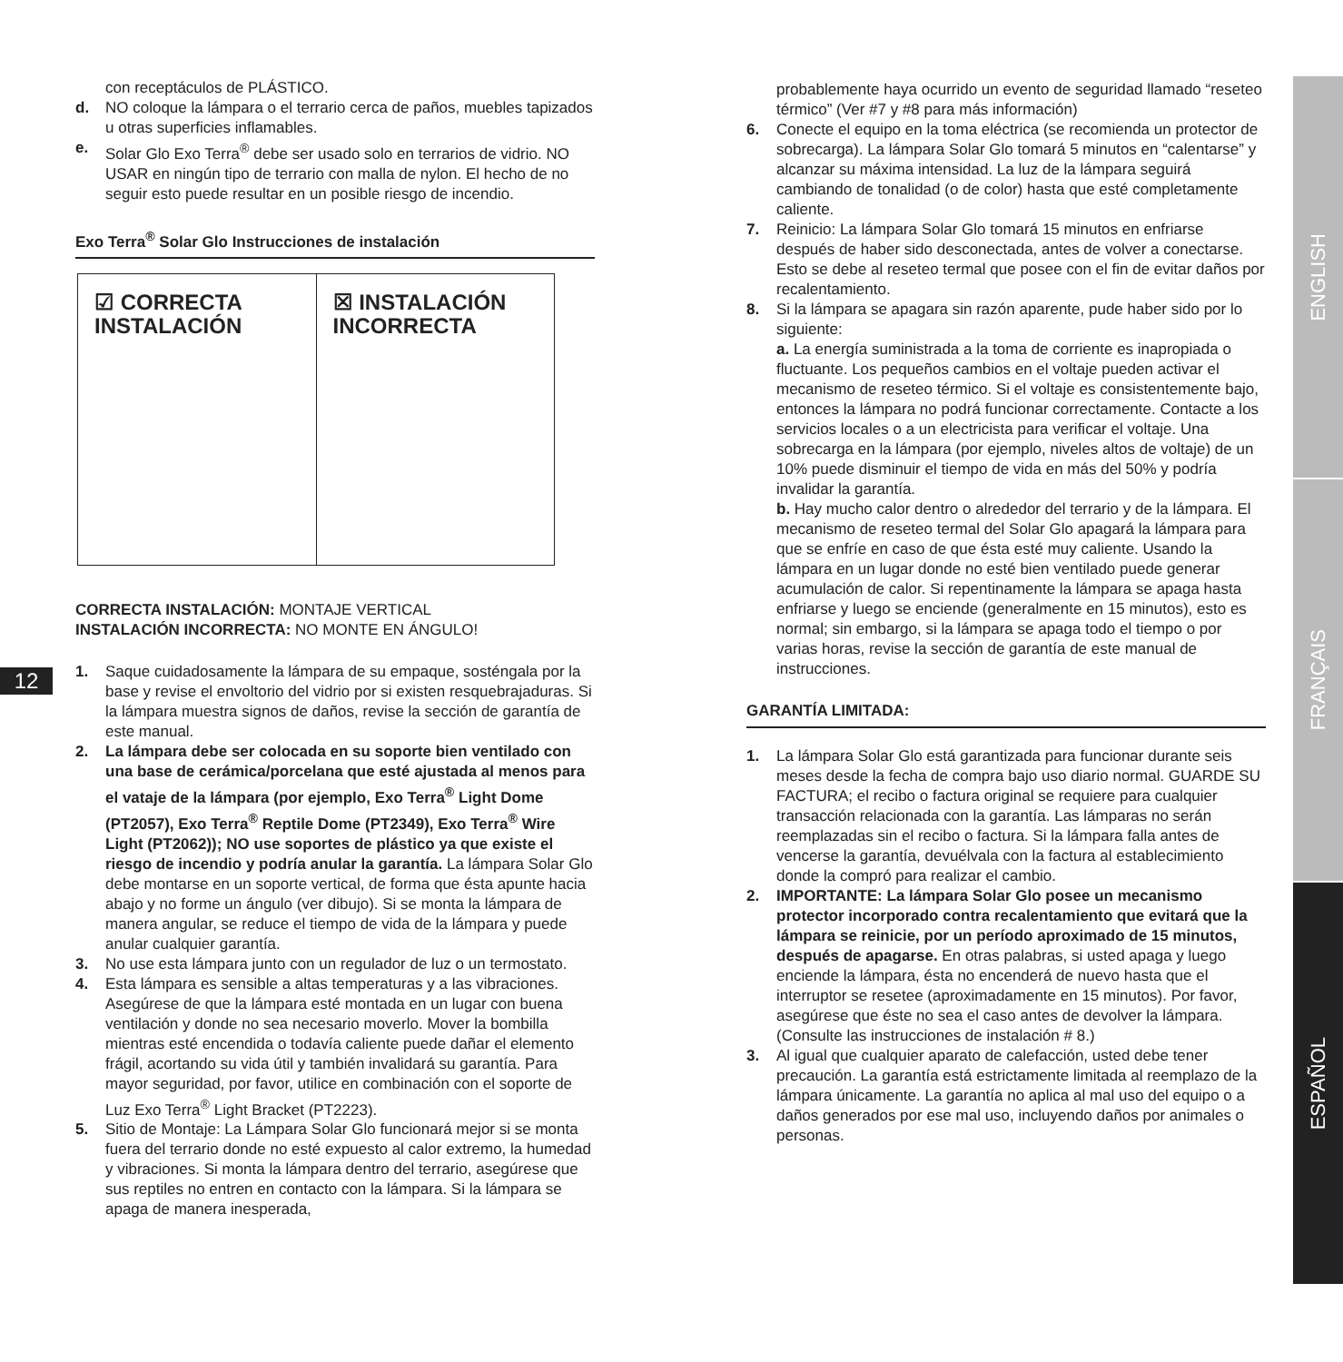12
ENGLISH
FRANÇAIS
ESPAÑOL
con receptáculos de PLÁSTICO.
d. NO coloque la lámpara o el terrario cerca de paños, muebles tapizados u otras superficies inflamables.
e. Solar Glo Exo Terra<sup>®</sup> debe ser usado solo en terrarios de vidrio. NO USAR en ningún tipo de terrario con malla de nylon. El hecho de no seguir esto puede resultar en un posible riesgo de incendio.
Exo Terra<sup>®</sup> Solar Glo Instrucciones de instalación
☑ CORRECTA
INSTALACIÓN
☒ INSTALACIÓN
INCORRECTA
CORRECTA INSTALACIÓN: MONTAJE VERTICAL
INSTALACIÓN INCORRECTA: NO MONTE EN ÁNGULO!
1. Saque cuidadosamente la lámpara de su empaque, sosténgala por la base y revise el envoltorio del vidrio por si existen resquebrajaduras. Si la lámpara muestra signos de daños, revise la sección de garantía de este manual.
2. La lámpara debe ser colocada en su soporte bien ventilado con una base de cerámica/porcelana que esté ajustada al menos para el vataje de la lámpara (por ejemplo, Exo Terra<sup>®</sup> Light Dome (PT2057), Exo Terra<sup>®</sup> Reptile Dome (PT2349), Exo Terra<sup>®</sup> Wire Light (PT2062)); NO use soportes de plástico ya que existe el riesgo de incendio y podría anular la garantía. La lámpara Solar Glo debe montarse en un soporte vertical, de forma que ésta apunte hacia abajo y no forme un ángulo (ver dibujo). Si se monta la lámpara de manera angular, se reduce el tiempo de vida de la lámpara y puede anular cualquier garantía.
3. No use esta lámpara junto con un regulador de luz o un termostato.
4. Esta lámpara es sensible a altas temperaturas y a las vibraciones. Asegúrese de que la lámpara esté montada en un lugar con buena ventilación y donde no sea necesario moverlo. Mover la bombilla mientras esté encendida o todavía caliente puede dañar el elemento frágil, acortando su vida útil y también invalidará su garantía. Para mayor seguridad, por favor, utilice en combinación con el soporte de Luz Exo Terra<sup>®</sup> Light Bracket (PT2223).
5. Sitio de Montaje: La Lámpara Solar Glo funcionará mejor si se monta fuera del terrario donde no esté expuesto al calor extremo, la humedad y vibraciones. Si monta la lámpara dentro del terrario, asegúrese que sus reptiles no entren en contacto con la lámpara. Si la lámpara se apaga de manera inesperada,
probablemente haya ocurrido un evento de seguridad llamado “reseteo térmico” (Ver #7 y #8 para más información)
6. Conecte el equipo en la toma eléctrica (se recomienda un protector de sobrecarga). La lámpara Solar Glo tomará 5 minutos en “calentarse” y alcanzar su máxima intensidad. La luz de la lámpara seguirá cambiando de tonalidad (o de color) hasta que esté completamente caliente.
7. Reinicio: La lámpara Solar Glo tomará 15 minutos en enfriarse después de haber sido desconectada, antes de volver a conectarse. Esto se debe al reseteo termal que posee con el fin de evitar daños por recalentamiento.
8. Si la lámpara se apagara sin razón aparente, pude haber sido por lo siguiente:
a. La energía suministrada a la toma de corriente es inapropiada o fluctuante. Los pequeños cambios en el voltaje pueden activar el mecanismo de reseteo térmico. Si el voltaje es consistentemente bajo, entonces la lámpara no podrá funcionar correctamente. Contacte a los servicios locales o a un electricista para verificar el voltaje. Una sobrecarga en la lámpara (por ejemplo, niveles altos de voltaje) de un 10% puede disminuir el tiempo de vida en más del 50% y podría invalidar la garantía.
b. Hay mucho calor dentro o alrededor del terrario y de la lámpara. El mecanismo de reseteo termal del Solar Glo apagará la lámpara para que se enfríe en caso de que ésta esté muy caliente. Usando la lámpara en un lugar donde no esté bien ventilado puede generar acumulación de calor. Si repentinamente la lámpara se apaga hasta enfriarse y luego se enciende (generalmente en 15 minutos), esto es normal; sin embargo, si la lámpara se apaga todo el tiempo o por varias horas, revise la sección de garantía de este manual de instrucciones.
GARANTÍA LIMITADA:
1. La lámpara Solar Glo está garantizada para funcionar durante seis meses desde la fecha de compra bajo uso diario normal. GUARDE SU FACTURA; el recibo o factura original se requiere para cualquier transacción relacionada con la garantía. Las lámparas no serán reemplazadas sin el recibo o factura. Si la lámpara falla antes de vencerse la garantía, devuélvala con la factura al establecimiento donde la compró para realizar el cambio.
2. IMPORTANTE: La lámpara Solar Glo posee un mecanismo protector incorporado contra recalentamiento que evitará que la lámpara se reinicie, por un período aproximado de 15 minutos, después de apagarse. En otras palabras, si usted apaga y luego enciende la lámpara, ésta no encenderá de nuevo hasta que el interruptor se resetee (aproximadamente en 15 minutos). Por favor, asegúrese que éste no sea el caso antes de devolver la lámpara. (Consulte las instrucciones de instalación # 8.)
3. Al igual que cualquier aparato de calefacción, usted debe tener precaución. La garantía está estrictamente limitada al reemplazo de la lámpara únicamente. La garantía no aplica al mal uso del equipo o a daños generados por ese mal uso, incluyendo daños por animales o personas.